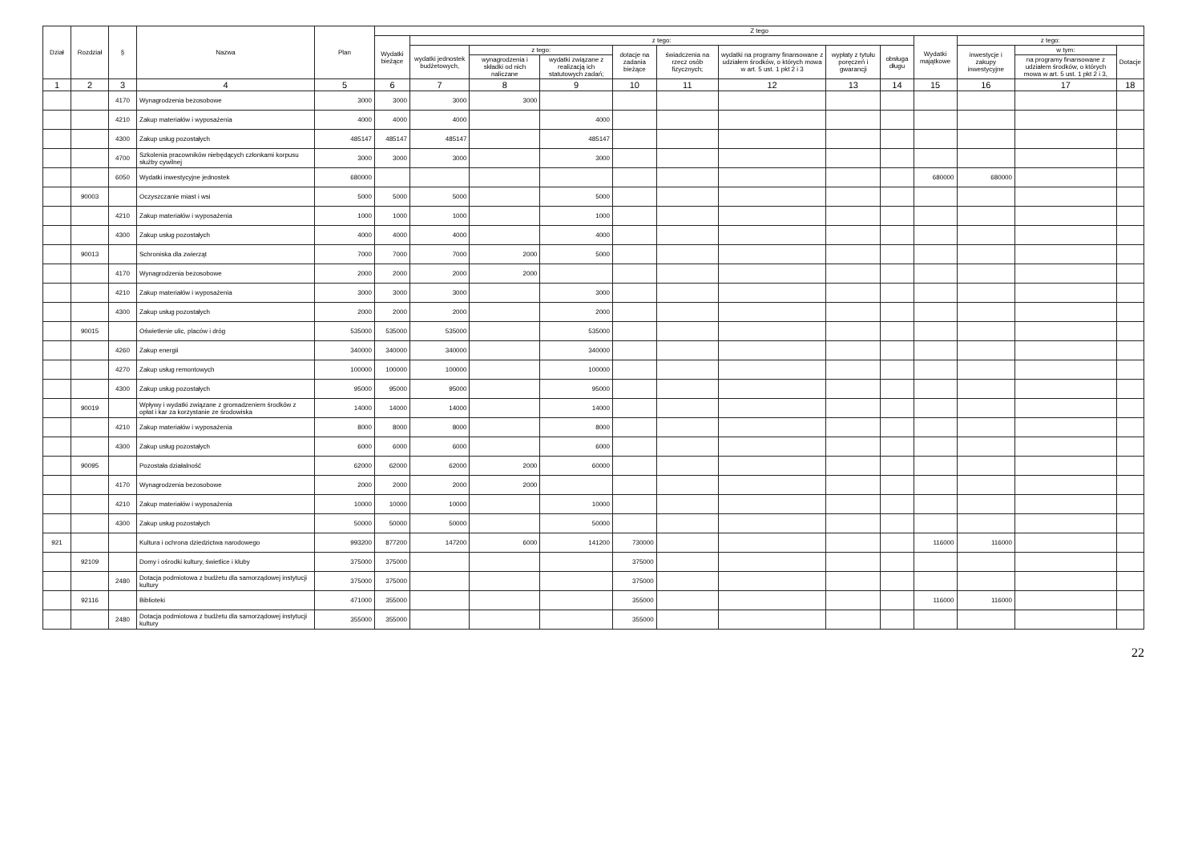| Dział | Rozdział | § | Nazwa | Plan | Z tego | | | | | | | | | | | | |
| --- | --- | --- | --- | --- | --- | --- | --- | --- | --- | --- | --- | --- | --- | --- | --- | --- | --- |
| | | | | | Wydatki bieżące | z tego: | | | | | | | | Wydatki majątkowe | z tego: | | |
| | | | | | | wydatki jednostek budżetowych, | z tego: | | dotacje na zadania bieżące | świadczenia na rzecz osób fizycznych; | wydatki na programy finansowane z udziałem środków, o których mowa w art. 5 ust. 1 pkt 2 i 3 | wypłaty z tytułu poręczeń i gwarancji | obsługa długu | | inwestycje i zakupy inwestycyjne | w tym: | Dotacje |
| | | | | | | | wynagrodzenia i składki od nich naliczane | wydatki związane z realizacją ich statutowych zadań; | | | | | | | | na programy finansowane z udziałem środków, o których mowa w art. 5 ust. 1 pkt 2 i 3, | |
| 1 | 2 | 3 | 4 | 5 | 6 | 7 | 8 | 9 | 10 | 11 | 12 | 13 | 14 | 15 | 16 | 17 | 18 |
| | | 4170 | Wynagrodzenia bezosobowe | 3000 | 3000 | 3000 | 3000 | | | | | | | | | | |
| | | 4210 | Zakup materiałów i wyposażenia | 4000 | 4000 | 4000 | | 4000 | | | | | | | | | |
| | | 4300 | Zakup usług pozostałych | 485147 | 485147 | 485147 | | 485147 | | | | | | | | | |
| | | 4700 | Szkolenia pracowników niebędących członkami korpusu służby cywilnej | 3000 | 3000 | 3000 | | 3000 | | | | | | | | | |
| | | 6050 | Wydatki inwestycyjne jednostek | 680000 | | | | | | | | | | 680000 | 680000 | | |
| | 90003 | | Oczyszczanie miast i wsi | 5000 | 5000 | 5000 | | 5000 | | | | | | | | | |
| | | 4210 | Zakup materiałów i wyposażenia | 1000 | 1000 | 1000 | | 1000 | | | | | | | | | |
| | | 4300 | Zakup usług pozostałych | 4000 | 4000 | 4000 | | 4000 | | | | | | | | | |
| | 90013 | | Schroniska dla zwierząt | 7000 | 7000 | 7000 | 2000 | 5000 | | | | | | | | | |
| | | 4170 | Wynagrodzenia bezosobowe | 2000 | 2000 | 2000 | 2000 | | | | | | | | | | |
| | | 4210 | Zakup materiałów i wyposażenia | 3000 | 3000 | 3000 | | 3000 | | | | | | | | | |
| | | 4300 | Zakup usług pozostałych | 2000 | 2000 | 2000 | | 2000 | | | | | | | | | |
| | 90015 | | Oświetlenie ulic, placów i dróg | 535000 | 535000 | 535000 | | 535000 | | | | | | | | | |
| | | 4260 | Zakup energii | 340000 | 340000 | 340000 | | 340000 | | | | | | | | | |
| | | 4270 | Zakup usług remontowych | 100000 | 100000 | 100000 | | 100000 | | | | | | | | | |
| | | 4300 | Zakup usług pozostałych | 95000 | 95000 | 95000 | | 95000 | | | | | | | | | |
| | 90019 | | Wpływy i wydatki związane z gromadzeniem środków z opłat i kar za korzystanie ze środowiska | 14000 | 14000 | 14000 | | 14000 | | | | | | | | | |
| | | 4210 | Zakup materiałów i wyposażenia | 8000 | 8000 | 8000 | | 8000 | | | | | | | | | |
| | | 4300 | Zakup usług pozostałych | 6000 | 6000 | 6000 | | 6000 | | | | | | | | | |
| | 90095 | | Pozostała działalność | 62000 | 62000 | 62000 | 2000 | 60000 | | | | | | | | | |
| | | 4170 | Wynagrodzenia bezosobowe | 2000 | 2000 | 2000 | 2000 | | | | | | | | | | |
| | | 4210 | Zakup materiałów i wyposażenia | 10000 | 10000 | 10000 | | 10000 | | | | | | | | | |
| | | 4300 | Zakup usług pozostałych | 50000 | 50000 | 50000 | | 50000 | | | | | | | | | |
| 921 | | | Kultura i ochrona dziedzictwa narodowego | 993200 | 877200 | 147200 | 6000 | 141200 | 730000 | | | | | 116000 | 116000 | | |
| | 92109 | | Domy i ośrodki kultury, świetlice i kluby | 375000 | 375000 | | | | 375000 | | | | | | | | |
| | | 2480 | Dotacja podmiotowa z budżetu dla samorządowej instytucji kultury | 375000 | 375000 | | | | 375000 | | | | | | | | |
| | 92116 | | Biblioteki | 471000 | 355000 | | | | 355000 | | | | | 116000 | 116000 | | |
| | | 2480 | Dotacja podmiotowa z budżetu dla samorządowej instytucji kultury | 355000 | 355000 | | | | 355000 | | | | | | | | |
22